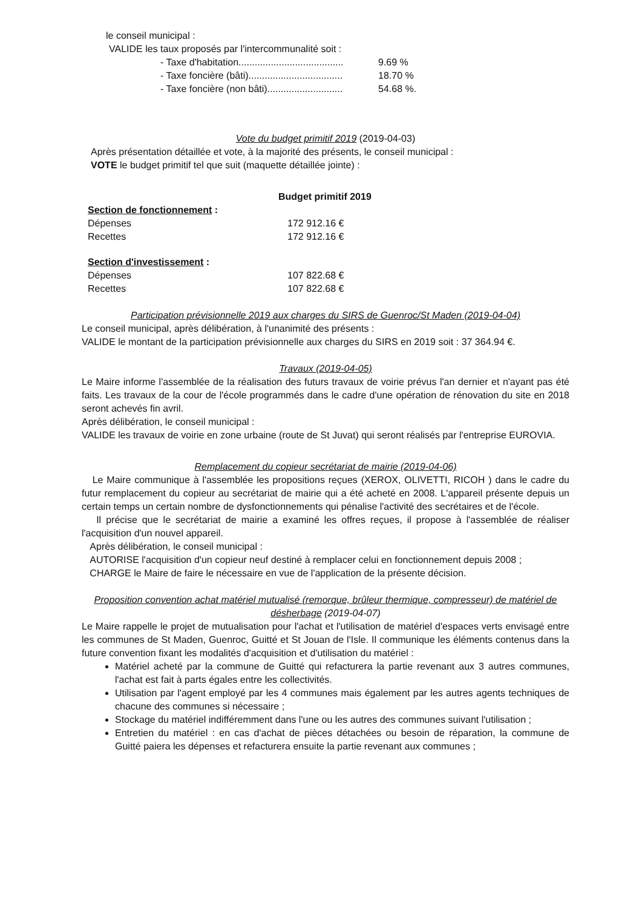le conseil municipal :
VALIDE les taux proposés par l'intercommunalité soit :
- Taxe d'habitation....................................... 9.69 %
- Taxe foncière (bâti)................................... 18.70 %
- Taxe foncière (non bâti)............................ 54.68 %.
Vote du budget primitif 2019 (2019-04-03)
Après présentation détaillée et vote, à la majorité des présents, le conseil municipal :
VOTE le budget primitif tel que suit (maquette détaillée jointe) :
Budget primitif 2019
Section de fonctionnement :
Dépenses 172 912.16 €
Recettes 172 912.16 €
Section d'investissement :
Dépenses 107 822.68 €
Recettes 107 822.68 €
Participation prévisionnelle 2019 aux charges du SIRS de Guenroc/St Maden (2019-04-04)
Le conseil municipal, après délibération, à l'unanimité des présents :
VALIDE le montant de la participation prévisionnelle aux charges du SIRS en 2019 soit : 37 364.94 €.
Travaux (2019-04-05)
Le Maire informe l'assemblée de la réalisation des futurs travaux de voirie prévus l'an dernier et n'ayant pas été faits. Les travaux de la cour de l'école programmés dans le cadre d'une opération de rénovation du site en 2018 seront achevés fin avril.
Après délibération, le conseil municipal :
VALIDE les travaux de voirie en zone urbaine (route de St Juvat) qui seront réalisés par l'entreprise EUROVIA.
Remplacement du copieur secrétariat de mairie (2019-04-06)
Le Maire communique à l'assemblée les propositions reçues (XEROX, OLIVETTI, RICOH ) dans le cadre du futur remplacement du copieur au secrétariat de mairie qui a été acheté en 2008. L'appareil présente depuis un certain temps un certain nombre de dysfonctionnements qui pénalise l'activité des secrétaires et de l'école.
Il précise que le secrétariat de mairie a examiné les offres reçues, il propose à l'assemblée de réaliser l'acquisition d'un nouvel appareil.
Après délibération, le conseil municipal :
AUTORISE l'acquisition d'un copieur neuf destiné à remplacer celui en fonctionnement depuis 2008 ;
CHARGE le Maire de faire le nécessaire en vue de l'application de la présente décision.
Proposition convention achat matériel mutualisé (remorque, brûleur thermique, compresseur) de matériel de désherbage (2019-04-07)
Le Maire rappelle le projet de mutualisation pour l'achat et l'utilisation de matériel d'espaces verts envisagé entre les communes de St Maden, Guenroc, Guitté et St Jouan de l'Isle. Il communique les éléments contenus dans la future convention fixant les modalités d'acquisition et d'utilisation du matériel :
Matériel acheté par la commune de Guitté qui refacturera la partie revenant aux 3 autres communes, l'achat est fait à parts égales entre les collectivités.
Utilisation par l'agent employé par les 4 communes mais également par les autres agents techniques de chacune des communes si nécessaire ;
Stockage du matériel indifféremment dans l'une ou les autres des communes suivant l'utilisation ;
Entretien du matériel : en cas d'achat de pièces détachées ou besoin de réparation, la commune de Guitté paiera les dépenses et refacturera ensuite la partie revenant aux communes ;